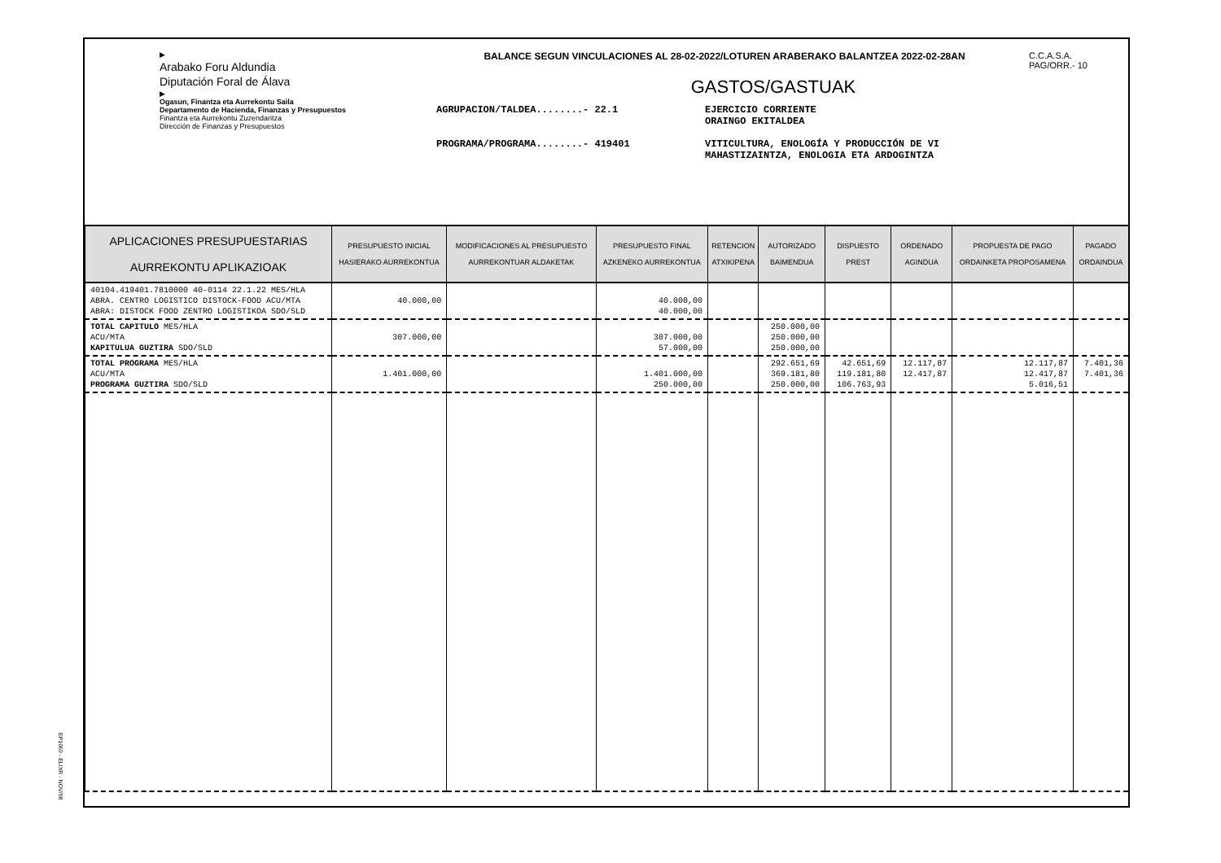▶
Arabako Foru Aldundia
Diputación Foral de Álava
▶
Ogasun, Finantza eta Aurrekontu Saila
Departamento de Hacienda, Finanzas y Presupuestos
Finantza eta Aurrekontu Zuzendaritza
Dirección de Finanzas y Presupuestos
BALANCE SEGUN VINCULACIONES AL 28-02-2022/LOTUREN ARABERAKO BALANTZEA 2022-02-28AN
GASTOS/GASTUAK
AGRUPACION/TALDEA........- 22.1 EJERCICIO CORRIENTE
ORAINGO EKITALDEA
PROGRAMA/PROGRAMA........- 419401 VITICULTURA, ENOLOGÍA Y PRODUCCIÓN DE VI
MAHASTIZAINTZA, ENOLOGIA ETA ARDOGINTZA
C.C.A.S.A.
PAG/ORR.- 10
| APLICACIONES PRESUPUESTARIAS AURREKONTU APLIKAZIOAK | PRESUPUESTO INICIAL HASIERAKO AURREKONTUA | MODIFICACIONES AL PRESUPUESTO AURREKONTUAR ALDAKETAK | PRESUPUESTO FINAL AZKENEKO AURREKONTUA | RETENCION ATXIKIPENA | AUTORIZADO BAIMENDUA | DISPUESTO PREST | ORDENADO AGINDUA | PROPUESTA DE PAGO ORDAINKETA PROPOSAMENA | PAGADO ORDAINDUA |
| --- | --- | --- | --- | --- | --- | --- | --- | --- | --- |
| 40104.419401.7810000 40-0114 22.1.22 MES/HLA ABRA. CENTRO LOGISTICO DISTOCK-FOOD ACU/MTA ABRA: DISTOCK FOOD ZENTRO LOGISTIKOA SDO/SLD | 40.000,00 | | 40.000,00 40.000,00 | | | | | | |
| TOTAL CAPITULO MES/HLA ACU/MTA KAPITULUA GUZTIRA SDO/SLD | 307.000,00 | | 307.000,00 57.000,00 | | 250.000,00 250.000,00 250.000,00 | | | | |
| TOTAL PROGRAMA MES/HLA ACU/MTA PROGRAMA GUZTIRA SDO/SLD | 1.401.000,00 | | 1.401.000,00 250.000,00 | | 292.651,69 369.181,80 250.000,00 | 42.651,69 119.181,80 106.763,93 | 12.117,87 12.417,87 | 12.117,87 12.417,87 5.016,51 | 7.401,36 7.401,36 |
EP1069 - ELIXR - NOV/98